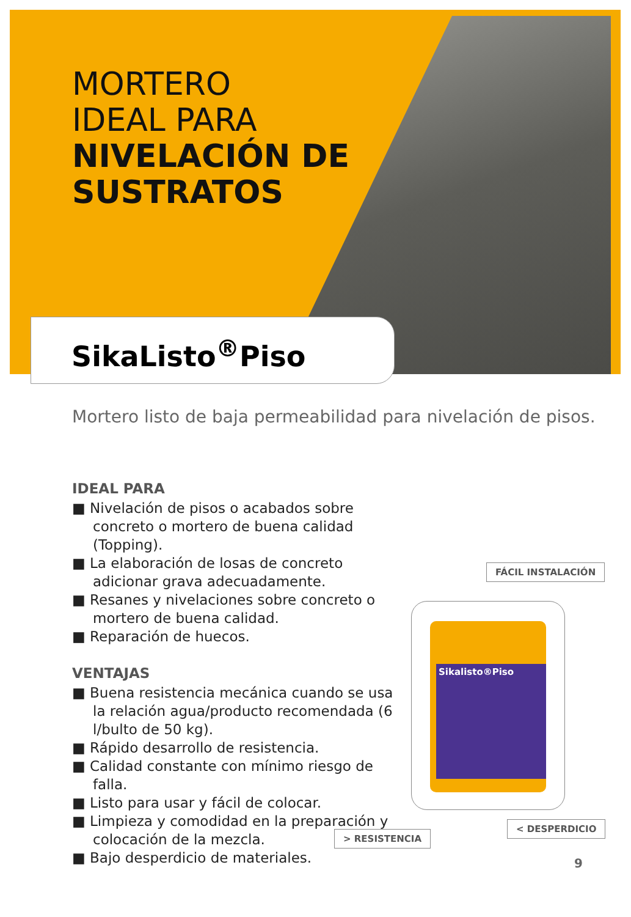MORTERO
IDEAL PARA
NIVELACIÓN DE
SUSTRATOS
SikaListo<sup>®</sup>Piso
Mortero listo de baja permeabilidad para nivelación de pisos.
IDEAL PARA
■ Nivelación de pisos o acabados sobre concreto o mortero de buena calidad (Topping).
■ La elaboración de losas de concreto adicionar grava adecuadamente.
■ Resanes y nivelaciones sobre concreto o mortero de buena calidad.
■ Reparación de huecos.
VENTAJAS
■ Buena resistencia mecánica cuando se usa la relación agua/producto recomendada (6 l/bulto de 50 kg).
■ Rápido desarrollo de resistencia.
■ Calidad constante con mínimo riesgo de falla.
■ Listo para usar y fácil de colocar.
■ Limpieza y comodidad en la preparación y colocación de la mezcla.
■ Bajo desperdicio de materiales.
FÁCIL INSTALACIÓN
Sikalisto®Piso
> RESISTENCIA
< DESPERDICIO
9